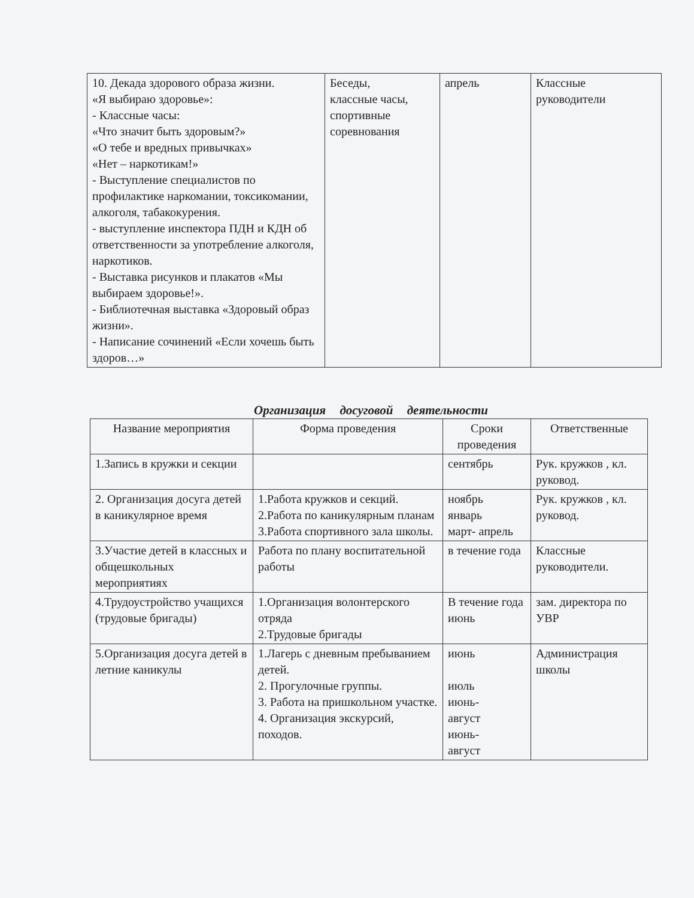| 10. Декада здорового образа жизни. «Я выбираю здоровье»: - Классные часы: «Что значит быть здоровым?» «О тебе и вредных привычках» «Нет – наркотикам!» - Выступление специалистов по профилактике наркомании, токсикомании, алкоголя, табакокурения. - выступление инспектора ПДН и КДН об ответственности за употребление алкоголя, наркотиков. - Выставка рисунков и плакатов «Мы выбираем здоровье!». - Библиотечная выставка «Здоровый образ жизни». - Написание сочинений «Если хочешь быть здоров…» | Беседы, классные часы, спортивные соревнования | апрель | Классные руководители |
Организация досуговой деятельности
| Название мероприятия | Форма проведения | Сроки проведения | Ответственные |
| --- | --- | --- | --- |
| 1.Запись в кружки и секции | | сентябрь | Рук. кружков , кл. руковод. |
| 2. Организация досуга детей в каникулярное время | 1.Работа кружков и секций. 2.Работа по каникулярным планам 3.Работа спортивного зала школы. | ноябрь январь март- апрель | Рук. кружков , кл. руковод. |
| 3.Участие детей в классных и общешкольных мероприятиях | Работа по плану воспитательной работы | в течение года | Классные руководители. |
| 4.Трудоустройство учащихся (трудовые бригады) | 1.Организация волонтерского отряда 2.Трудовые бригады | В течение года июнь | зам. директора по УВР |
| 5.Организация досуга детей в летние каникулы | 1.Лагерь с дневным пребыванием детей. 2. Прогулочные группы. 3. Работа на пришкольном участке. 4. Организация экскурсий, походов. | июнь июль июнь- август июнь- август | Администрация школы |